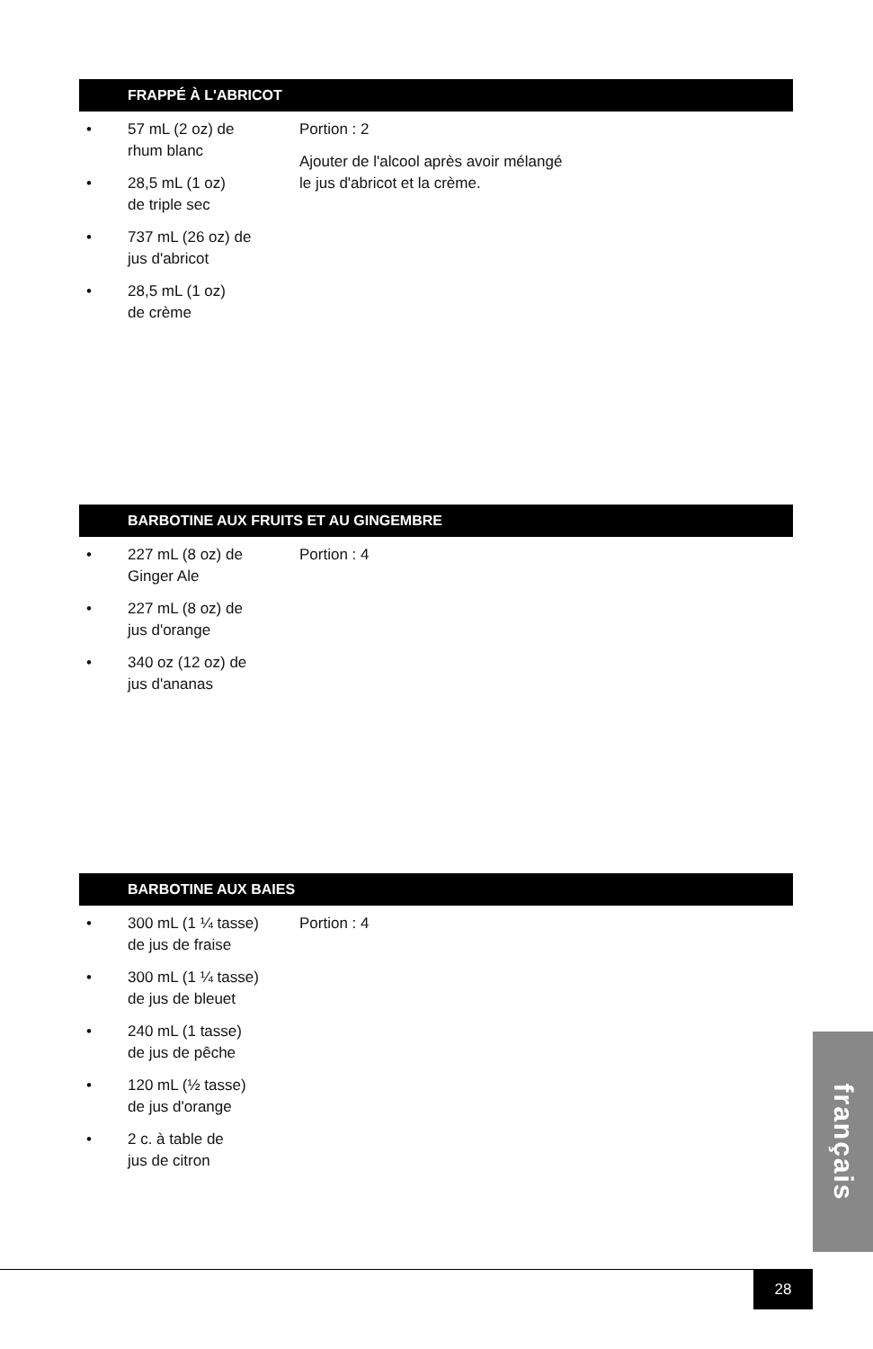FRAPPÉ À L'ABRICOT
• 57 mL (2 oz) de
rhum blanc
• 28,5 mL (1 oz)
de triple sec
• 737 mL (26 oz) de
jus d'abricot
• 28,5 mL (1 oz)
de crème
Portion : 2
Ajouter de l'alcool après avoir mélangé
le jus d'abricot et la crème.
BARBOTINE AUX FRUITS ET AU GINGEMBRE
• 227 mL (8 oz) de
Ginger Ale
• 227 mL (8 oz) de
jus d'orange
• 340 oz (12 oz) de
jus d'ananas
Portion : 4
BARBOTINE AUX BAIES
• 300 mL (1 ¼ tasse)
de jus de fraise
• 300 mL (1 ¼ tasse)
de jus de bleuet
• 240 mL (1 tasse)
de jus de pêche
• 120 mL (½ tasse)
de jus d'orange
• 2 c. à table de
jus de citron
Portion : 4
français
28